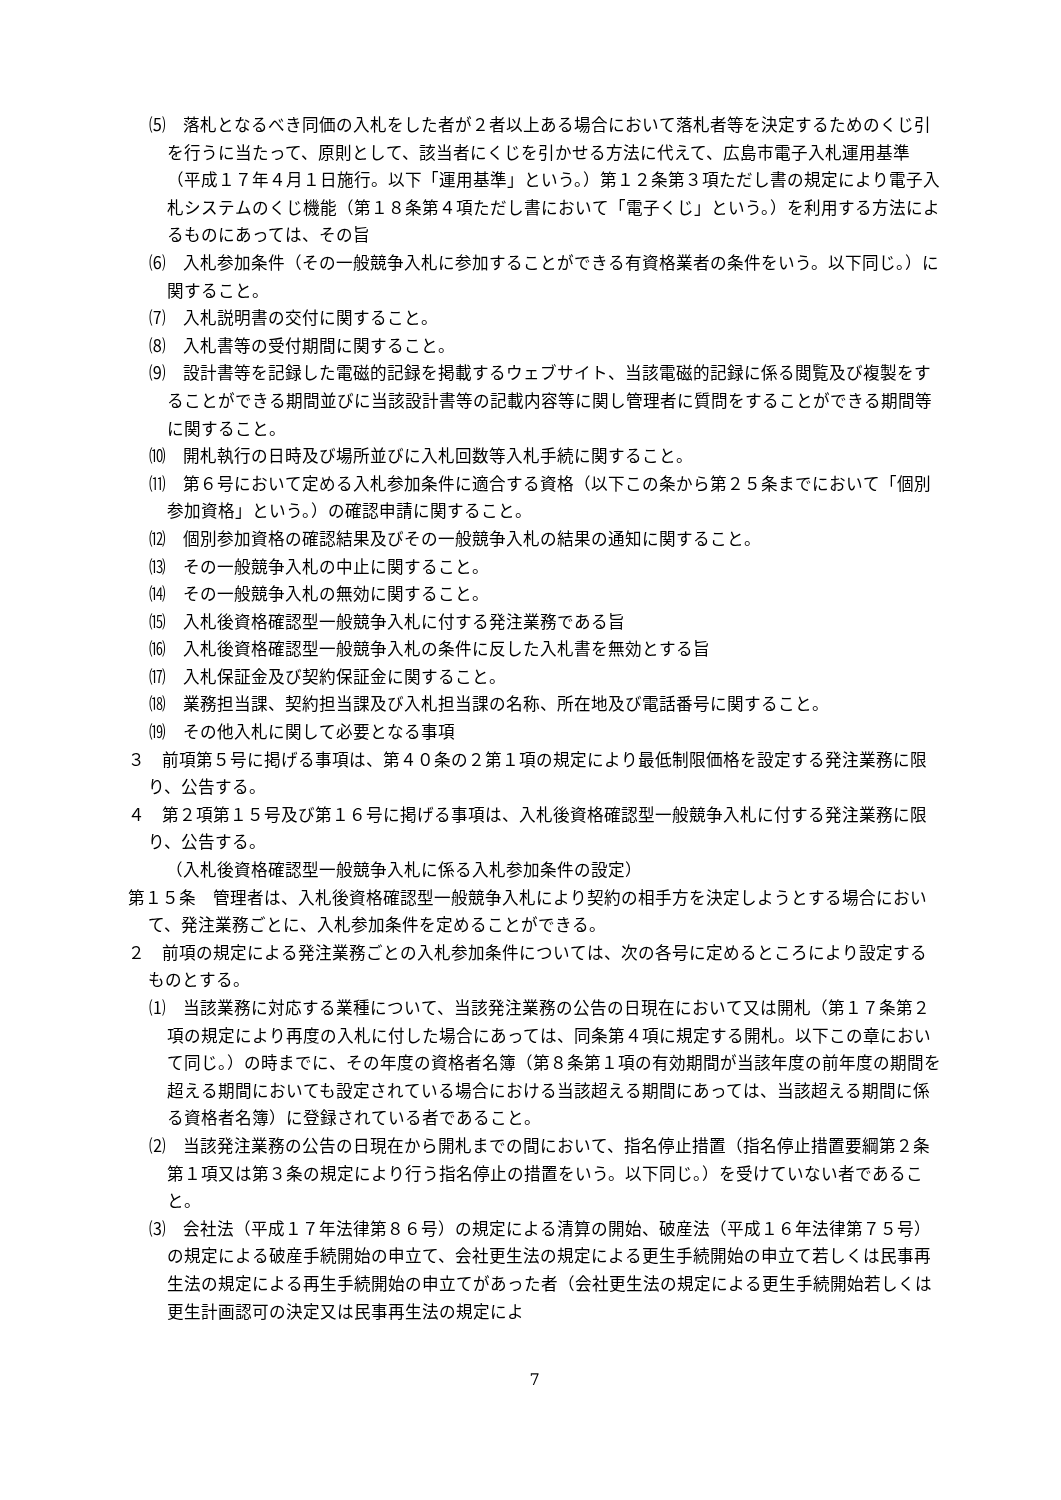⑸　落札となるべき同価の入札をした者が２者以上ある場合において落札者等を決定するためのくじ引を行うに当たって、原則として、該当者にくじを引かせる方法に代えて、広島市電子入札運用基準（平成１７年４月１日施行。以下「運用基準」という。）第１２条第３項ただし書の規定により電子入札システムのくじ機能（第１８条第４項ただし書において「電子くじ」という。）を利用する方法によるものにあっては、その旨
⑹　入札参加条件（その一般競争入札に参加することができる有資格業者の条件をいう。以下同じ。）に関すること。
⑺　入札説明書の交付に関すること。
⑻　入札書等の受付期間に関すること。
⑼　設計書等を記録した電磁的記録を掲載するウェブサイト、当該電磁的記録に係る閲覧及び複製をすることができる期間並びに当該設計書等の記載内容等に関し管理者に質問をすることができる期間等に関すること。
⑽　開札執行の日時及び場所並びに入札回数等入札手続に関すること。
⑾　第６号において定める入札参加条件に適合する資格（以下この条から第２５条までにおいて「個別参加資格」という。）の確認申請に関すること。
⑿　個別参加資格の確認結果及びその一般競争入札の結果の通知に関すること。
⒀　その一般競争入札の中止に関すること。
⒁　その一般競争入札の無効に関すること。
⒂　入札後資格確認型一般競争入札に付する発注業務である旨
⒃　入札後資格確認型一般競争入札の条件に反した入札書を無効とする旨
⒄　入札保証金及び契約保証金に関すること。
⒅　業務担当課、契約担当課及び入札担当課の名称、所在地及び電話番号に関すること。
⒆　その他入札に関して必要となる事項
３　前項第５号に掲げる事項は、第４０条の２第１項の規定により最低制限価格を設定する発注業務に限り、公告する。
４　第２項第１５号及び第１６号に掲げる事項は、入札後資格確認型一般競争入札に付する発注業務に限り、公告する。
（入札後資格確認型一般競争入札に係る入札参加条件の設定）
第１５条　管理者は、入札後資格確認型一般競争入札により契約の相手方を決定しようとする場合において、発注業務ごとに、入札参加条件を定めることができる。
２　前項の規定による発注業務ごとの入札参加条件については、次の各号に定めるところにより設定するものとする。
⑴　当該業務に対応する業種について、当該発注業務の公告の日現在において又は開札（第１７条第２項の規定により再度の入札に付した場合にあっては、同条第４項に規定する開札。以下この章において同じ。）の時までに、その年度の資格者名簿（第８条第１項の有効期間が当該年度の前年度の期間を超える期間においても設定されている場合における当該超える期間にあっては、当該超える期間に係る資格者名簿）に登録されている者であること。
⑵　当該発注業務の公告の日現在から開札までの間において、指名停止措置（指名停止措置要綱第２条第１項又は第３条の規定により行う指名停止の措置をいう。以下同じ。）を受けていない者であること。
⑶　会社法（平成１７年法律第８６号）の規定による清算の開始、破産法（平成１６年法律第７５号）の規定による破産手続開始の申立て、会社更生法の規定による更生手続開始の申立て若しくは民事再生法の規定による再生手続開始の申立てがあった者（会社更生法の規定による更生手続開始若しくは更生計画認可の決定又は民事再生法の規定によ
7